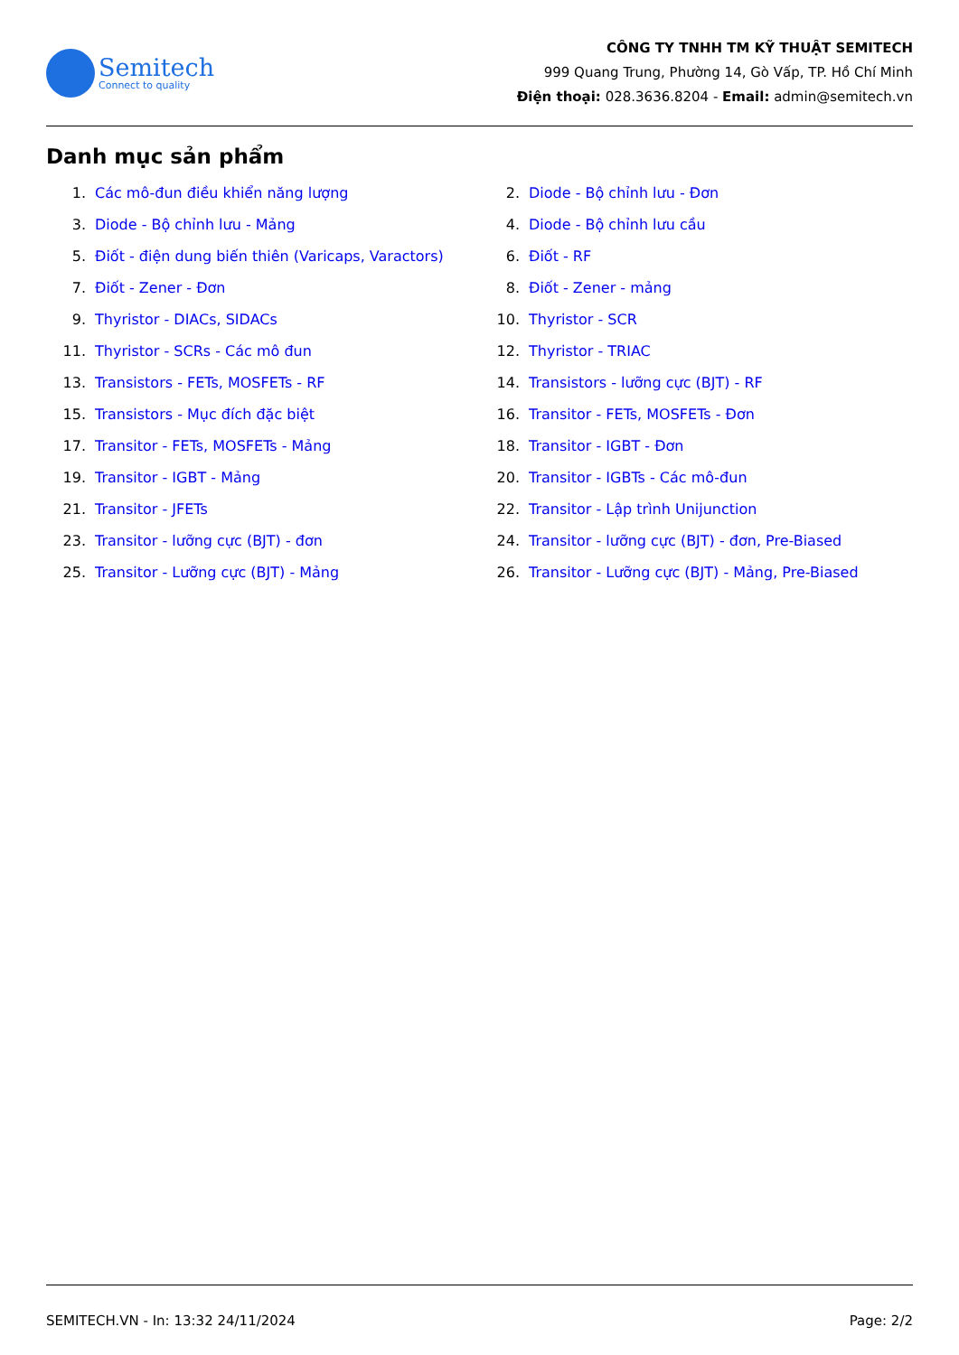Semitech
Connect to quality
CÔNG TY TNHH TM KỸ THUẬT SEMITECH
999 Quang Trung, Phường 14, Gò Vấp, TP. Hồ Chí Minh
Điện thoại: 028.3636.8204 - Email: admin@semitech.vn
Danh mục sản phẩm
1. Các mô-đun điều khiển năng lượng
2. Diode - Bộ chỉnh lưu - Đơn
3. Diode - Bộ chỉnh lưu - Mảng
4. Diode - Bộ chỉnh lưu cầu
5. Điốt - điện dung biến thiên (Varicaps, Varactors)
6. Điốt - RF
7. Điốt - Zener - Đơn
8. Điốt - Zener - mảng
9. Thyristor - DIACs, SIDACs
10. Thyristor - SCR
11. Thyristor - SCRs - Các mô đun
12. Thyristor - TRIAC
13. Transistors - FETs, MOSFETs - RF
14. Transistors - lưỡng cực (BJT) - RF
15. Transistors - Mục đích đặc biệt
16. Transitor - FETs, MOSFETs - Đơn
17. Transitor - FETs, MOSFETs - Mảng
18. Transitor - IGBT - Đơn
19. Transitor - IGBT - Mảng
20. Transitor - IGBTs - Các mô-đun
21. Transitor - JFETs
22. Transitor - Lập trình Unijunction
23. Transitor - lưỡng cực (BJT) - đơn
24. Transitor - lưỡng cực (BJT) - đơn, Pre-Biased
25. Transitor - Lưỡng cực (BJT) - Mảng
26. Transitor - Lưỡng cực (BJT) - Mảng, Pre-Biased
SEMITECH.VN - In: 13:32 24/11/2024 Page: 2/2